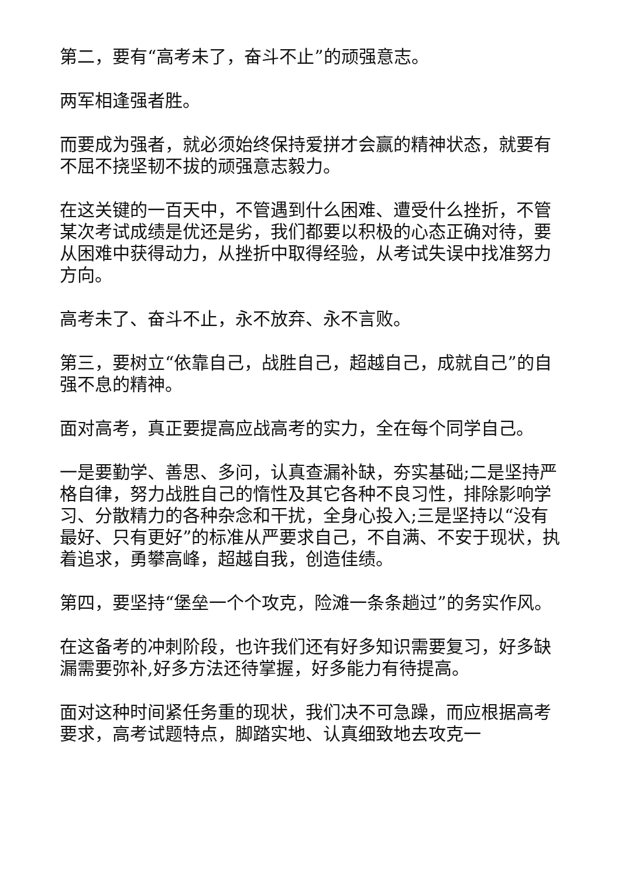第二，要有“高考未了，奋斗不止”的顽强意志。
两军相逢强者胜。
而要成为强者，就必须始终保持爱拼才会赢的精神状态，就要有不屈不挠坚韧不拔的顽强意志毅力。
在这关键的一百天中，不管遇到什么困难、遭受什么挫折，不管某次考试成绩是优还是劣，我们都要以积极的心态正确对待，要从困难中获得动力，从挫折中取得经验，从考试失误中找准努力方向。
高考未了、奋斗不止，永不放弃、永不言败。
第三，要树立“依靠自己，战胜自己，超越自己，成就自己”的自强不息的精神。
面对高考，真正要提高应战高考的实力，全在每个同学自己。
一是要勤学、善思、多问，认真查漏补缺，夯实基础;二是坚持严格自律，努力战胜自己的惰性及其它各种不良习性，排除影响学习、分散精力的各种杂念和干扰，全身心投入;三是坚持以“没有最好、只有更好”的标准从严要求自己，不自满、不安于现状，执着追求，勇攀高峰，超越自我，创造佳绩。
第四，要坚持“堡垒一个个攻克，险滩一条条趟过”的务实作风。
在这备考的冲刺阶段，也许我们还有好多知识需要复习，好多缺漏需要弥补,好多方法还待掌握，好多能力有待提高。
面对这种时间紧任务重的现状，我们决不可急躁，而应根据高考要求，高考试题特点，脚踏实地、认真细致地去攻克一